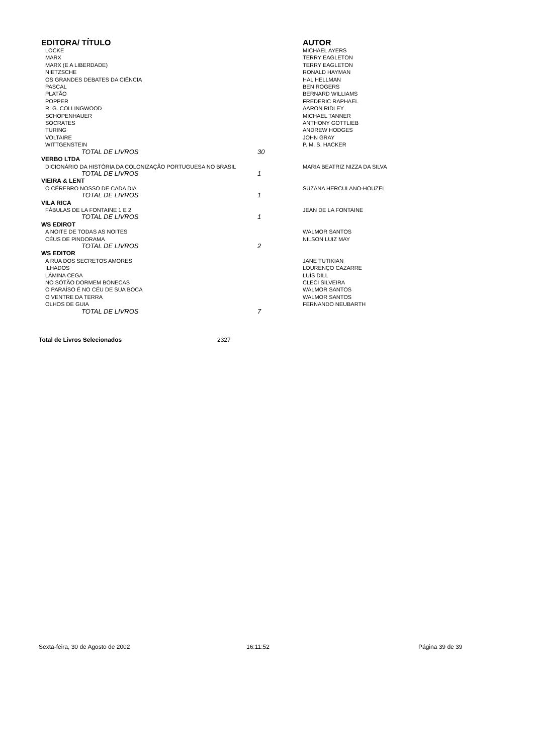| EDITORA/ TÍTULO | | AUTOR |
| --- | --- | --- |
| LOCKE | | MICHAEL AYERS |
| MARX | | TERRY EAGLETON |
| MARX (E A LIBERDADE) | | TERRY EAGLETON |
| NIETZSCHE | | RONALD HAYMAN |
| OS GRANDES DEBATES DA CIÊNCIA | | HAL HELLMAN |
| PASCAL | | BEN ROGERS |
| PLATÃO | | BERNARD WILLIAMS |
| POPPER | | FREDERIC RAPHAEL |
| R. G. COLLINGWOOD | | AARON RIDLEY |
| SCHOPENHAUER | | MICHAEL TANNER |
| SÓCRATES | | ANTHONY GOTTLIEB |
| TURING | | ANDREW HODGES |
| VOLTAIRE | | JOHN GRAY |
| WITTGENSTEIN | | P. M. S. HACKER |
| TOTAL DE LIVROS | 30 | |
| VERBO LTDA | | |
| DICIONÁRIO DA HISTÓRIA DA COLONIZAÇÃO PORTUGUESA NO BRASIL | | MARIA BEATRIZ NIZZA DA SILVA |
| TOTAL DE LIVROS | 1 | |
| VIEIRA & LENT | | |
| O CÉREBRO NOSSO DE CADA DIA | | SUZANA HERCULANO-HOUZEL |
| TOTAL DE LIVROS | 1 | |
| VILA RICA | | |
| FÁBULAS DE LA FONTAINE 1 E 2 | | JEAN DE LA FONTAINE |
| TOTAL DE LIVROS | 1 | |
| WS EDIROT | | |
| A NOITE DE TODAS AS NOITES | | WALMOR SANTOS |
| CÉUS DE PINDORAMA | | NILSON LUIZ MAY |
| TOTAL DE LIVROS | 2 | |
| WS EDITOR | | |
| A RUA DOS SECRETOS AMORES | | JANE TUTIKIAN |
| ILHADOS | | LOURENÇO CAZARRE |
| LÂMINA CEGA | | LUÍS DILL |
| NO SÓTÃO DORMEM BONECAS | | CLECI SILVEIRA |
| O PARAÍSO É NO CÉU DE SUA BOCA | | WALMOR SANTOS |
| O VENTRE DA TERRA | | WALMOR SANTOS |
| OLHOS DE GUIA | | FERNANDO NEUBARTH |
| TOTAL DE LIVROS | 7 | |
Total de Livros Selecionados 2327
Sexta-feira, 30 de Agosto de 2002
16:11:52 Página 39 de 39